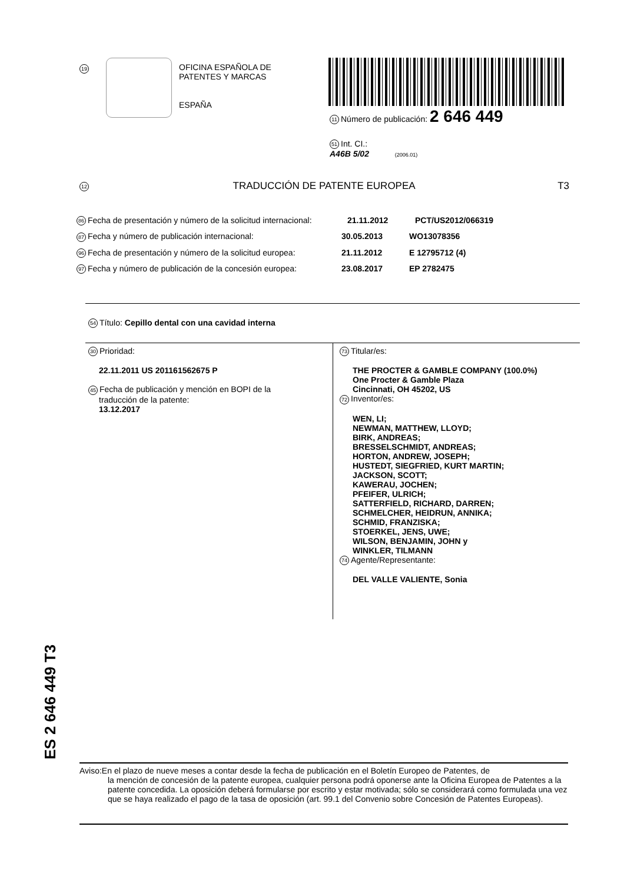19
OFICINA ESPAÑOLA DE
PATENTES Y MARCAS
ESPAÑA
11 Número de publicación: 2 646 449
51 Int. CI.:
A46B 5/02 (2006.01)
12 TRADUCCIÓN DE PATENTE EUROPEA T3
86 Fecha de presentación y número de la solicitud internacional: 21.11.2012 PCT/US2012/066319
87 Fecha y número de publicación internacional: 30.05.2013 WO13078356
96 Fecha de presentación y número de la solicitud europea: 21.11.2012 E 12795712 (4)
97 Fecha y número de publicación de la concesión europea: 23.08.2017 EP 2782475
54 Título: Cepillo dental con una cavidad interna
30 Prioridad:
22.11.2011 US 201161562675 P
45 Fecha de publicación y mención en BOPI de la
traducción de la patente:
13.12.2017
73 Titular/es:
THE PROCTER & GAMBLE COMPANY (100.0%)
One Procter & Gamble Plaza
Cincinnati, OH 45202, US
72 Inventor/es:
WEN, LI;
NEWMAN, MATTHEW, LLOYD;
BIRK, ANDREAS;
BRESSELSCHMIDT, ANDREAS;
HORTON, ANDREW, JOSEPH;
HUSTEDT, SIEGFRIED, KURT MARTIN;
JACKSON, SCOTT;
KAWERAU, JOCHEN;
PFEIFER, ULRICH;
SATTERFIELD, RICHARD, DARREN;
SCHMELCHER, HEIDRUN, ANNIKA;
SCHMID, FRANZISKA;
STOERKEL, JENS, UWE;
WILSON, BENJAMIN, JOHN y
WINKLER, TILMANN
74 Agente/Representante:
DEL VALLE VALIENTE, Sonia
ES 2 646 449 T3
Aviso:En el plazo de nueve meses a contar desde la fecha de publicación en el Boletín Europeo de Patentes, de
la mención de concesión de la patente europea, cualquier persona podrá oponerse ante la Oficina Europea de Patentes a la patente concedida. La oposición deberá formularse por escrito y estar motivada; sólo se considerará como formulada una vez que se haya realizado el pago de la tasa de oposición (art. 99.1 del Convenio sobre Concesión de Patentes Europeas).